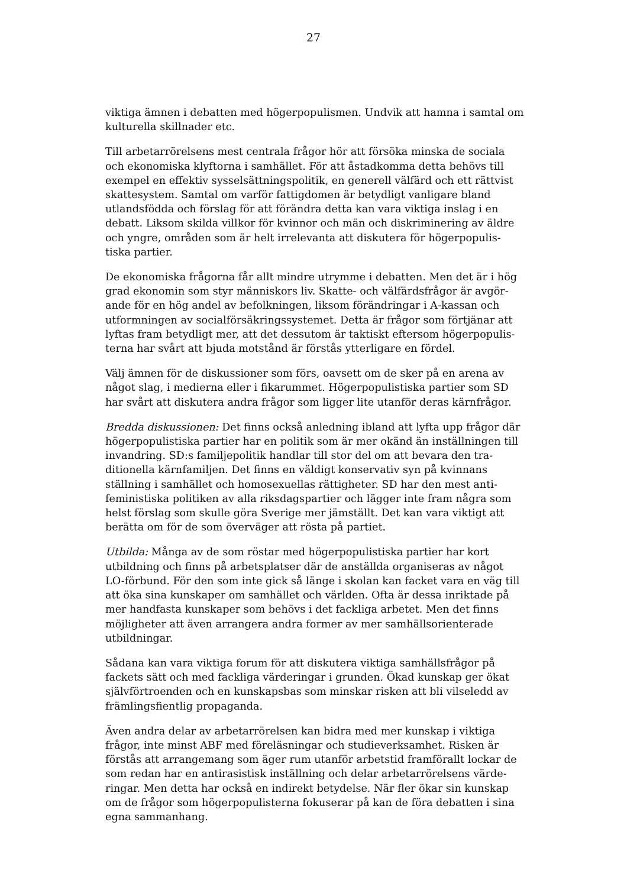27
viktiga ämnen i debatten med högerpopulismen. Undvik att hamna i samtal om kulturella skillnader etc.
Till arbetarrörelsens mest centrala frågor hör att försöka minska de sociala och ekonomiska klyftorna i samhället. För att åstadkomma detta behövs till exempel en effektiv sysselsättningspolitik, en generell välfärd och ett rättvist skattesystem. Samtal om varför fattigdomen är betydligt vanligare bland utlandsfödda och förslag för att förändra detta kan vara viktiga inslag i en debatt. Liksom skilda villkor för kvinnor och män och diskriminering av äldre och yngre, områden som är helt irrelevanta att diskutera för högerpopulis-tiska partier.
De ekonomiska frågorna får allt mindre utrymme i debatten. Men det är i hög grad ekonomin som styr människors liv. Skatte- och välfärdsfrågor är avgör-ande för en hög andel av befolkningen, liksom förändringar i A-kassan och utformningen av socialförsäkringssystemet. Detta är frågor som förtjänar att lyftas fram betydligt mer, att det dessutom är taktiskt eftersom högerpopulis-terna har svårt att bjuda motstånd är förstås ytterligare en fördel.
Välj ämnen för de diskussioner som förs, oavsett om de sker på en arena av något slag, i medierna eller i fikarummet. Högerpopulistiska partier som SD har svårt att diskutera andra frågor som ligger lite utanför deras kärnfrågor.
Bredda diskussionen: Det finns också anledning ibland att lyfta upp frågor där högerpopulistiska partier har en politik som är mer okänd än inställningen till invandring. SD:s familjepolitik handlar till stor del om att bevara den tra-ditionella kärnfamiljen. Det finns en väldigt konservativ syn på kvinnans ställning i samhället och homosexuellas rättigheter. SD har den mest anti-feministiska politiken av alla riksdagspartier och lägger inte fram några som helst förslag som skulle göra Sverige mer jämställt. Det kan vara viktigt att berätta om för de som överväger att rösta på partiet.
Utbilda: Många av de som röstar med högerpopulistiska partier har kort utbildning och finns på arbetsplatser där de anställda organiseras av något LO-förbund. För den som inte gick så länge i skolan kan facket vara en väg till att öka sina kunskaper om samhället och världen. Ofta är dessa inriktade på mer handfasta kunskaper som behövs i det fackliga arbetet. Men det finns möjligheter att även arrangera andra former av mer samhällsorienterade utbildningar.
Sådana kan vara viktiga forum för att diskutera viktiga samhällsfrågor på fackets sätt och med fackliga värderingar i grunden. Ökad kunskap ger ökat självförtroenden och en kunskapsbas som minskar risken att bli vilseledd av främlingsfientlig propaganda.
Även andra delar av arbetarrörelsen kan bidra med mer kunskap i viktiga frågor, inte minst ABF med föreläsningar och studieverksamhet. Risken är förstås att arrangemang som äger rum utanför arbetstid framförallt lockar de som redan har en antirasistisk inställning och delar arbetarrörelsens värde-ringar. Men detta har också en indirekt betydelse. När fler ökar sin kunskap om de frågor som högerpopulisterna fokuserar på kan de föra debatten i sina egna sammanhang.